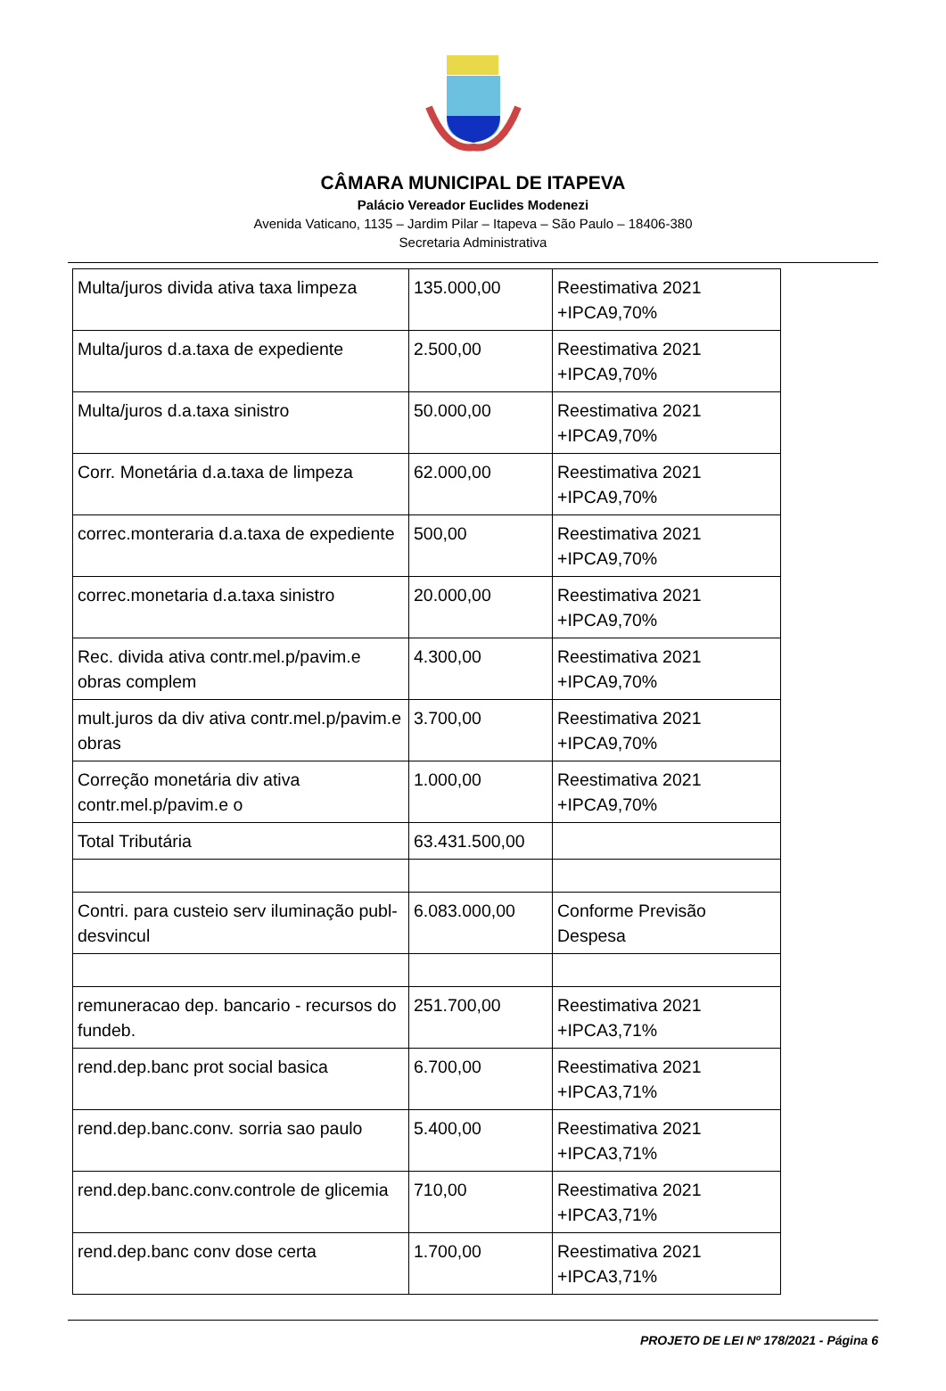CÂMARA MUNICIPAL DE ITAPEVA
Palácio Vereador Euclides Modenezi
Avenida Vaticano, 1135 – Jardim Pilar – Itapeva – São Paulo – 18406-380
Secretaria Administrativa
| Multa/juros divida ativa taxa limpeza | 135.000,00 | Reestimativa 2021 +IPCA9,70% |
| Multa/juros d.a.taxa de expediente | 2.500,00 | Reestimativa 2021 +IPCA9,70% |
| Multa/juros d.a.taxa sinistro | 50.000,00 | Reestimativa 2021 +IPCA9,70% |
| Corr. Monetária d.a.taxa de limpeza | 62.000,00 | Reestimativa 2021 +IPCA9,70% |
| correc.monteraria d.a.taxa de expediente | 500,00 | Reestimativa 2021 +IPCA9,70% |
| correc.monetaria d.a.taxa sinistro | 20.000,00 | Reestimativa 2021 +IPCA9,70% |
| Rec. divida ativa contr.mel.p/pavim.e obras complem | 4.300,00 | Reestimativa 2021 +IPCA9,70% |
| mult.juros da div ativa contr.mel.p/pavim.e obras | 3.700,00 | Reestimativa 2021 +IPCA9,70% |
| Correção monetária div ativa contr.mel.p/pavim.e o | 1.000,00 | Reestimativa 2021 +IPCA9,70% |
| Total Tributária | 63.431.500,00 | |
| Contri. para custeio serv iluminação publ-desvincul | 6.083.000,00 | Conforme Previsão Despesa |
| remuneracao dep. bancario - recursos do fundeb. | 251.700,00 | Reestimativa 2021 +IPCA3,71% |
| rend.dep.banc prot social basica | 6.700,00 | Reestimativa 2021 +IPCA3,71% |
| rend.dep.banc.conv. sorria sao paulo | 5.400,00 | Reestimativa 2021 +IPCA3,71% |
| rend.dep.banc.conv.controle de glicemia | 710,00 | Reestimativa 2021 +IPCA3,71% |
| rend.dep.banc conv dose certa | 1.700,00 | Reestimativa 2021 +IPCA3,71% |
PROJETO DE LEI Nº 178/2021 - Página 6